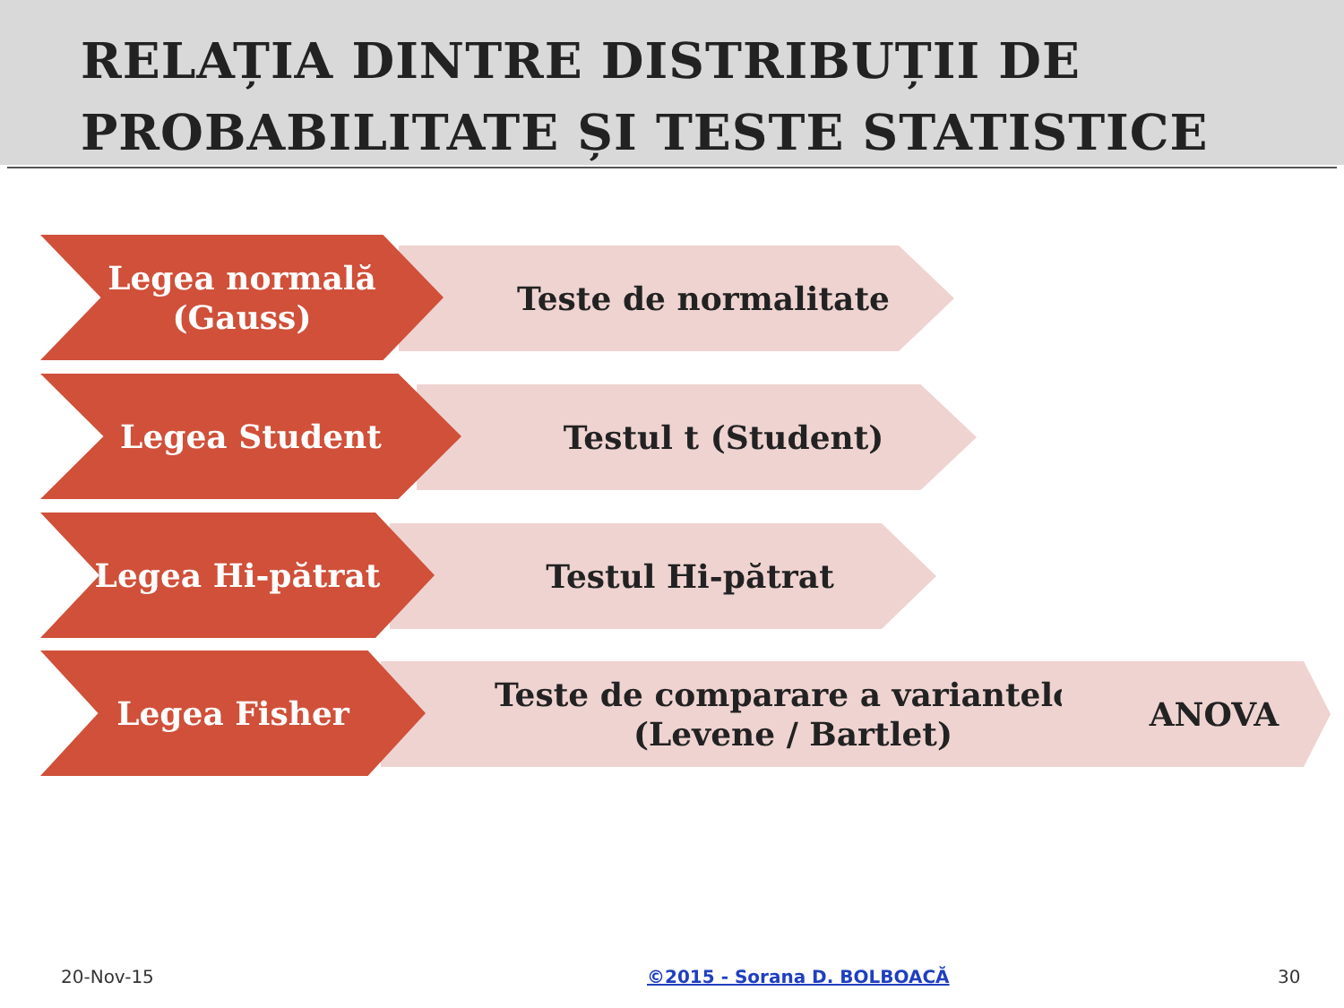RELAȚIA DINTRE DISTRIBUȚII DE
PROBABILITATE ȘI TESTE STATISTICE
Legea normală
(Gauss)
Teste de normalitate
Legea Student Testul t (Student)
Legea Hi-pătrat Testul Hi-pătrat
Legea Fisher
Teste de comparare a variantelor
(Levene / Bartlet)
ANOVA
20-Nov-15 ©2015 - Sorana D. BOLBOACĂ 30